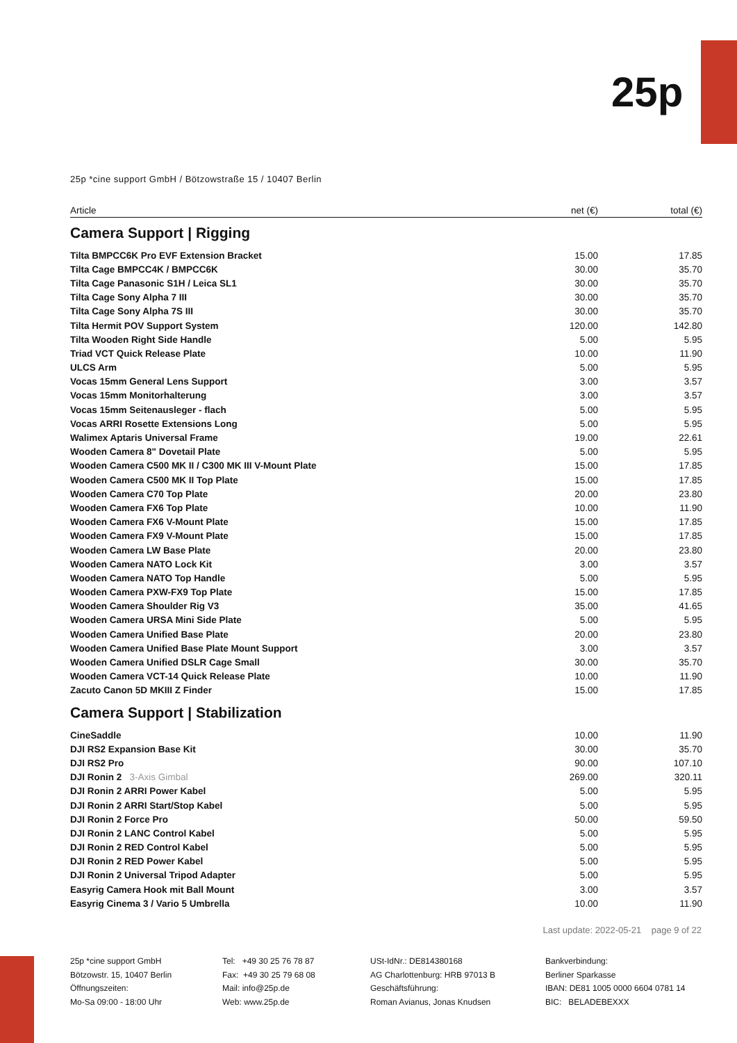25p
25p *cine support GmbH / Bötzowstraße 15 / 10407 Berlin
| Article | net (€) | total (€) |
| --- | --- | --- |
| Camera Support / Rigging | | |
| Tilta BMPCC6K Pro EVF Extension Bracket | 15.00 | 17.85 |
| Tilta Cage BMPCC4K / BMPCC6K | 30.00 | 35.70 |
| Tilta Cage Panasonic S1H / Leica SL1 | 30.00 | 35.70 |
| Tilta Cage Sony Alpha 7 III | 30.00 | 35.70 |
| Tilta Cage Sony Alpha 7S III | 30.00 | 35.70 |
| Tilta Hermit POV Support System | 120.00 | 142.80 |
| Tilta Wooden Right Side Handle | 5.00 | 5.95 |
| Triad VCT Quick Release Plate | 10.00 | 11.90 |
| ULCS Arm | 5.00 | 5.95 |
| Vocas 15mm General Lens Support | 3.00 | 3.57 |
| Vocas 15mm Monitorhalterung | 3.00 | 3.57 |
| Vocas 15mm Seitenausleger - flach | 5.00 | 5.95 |
| Vocas ARRI Rosette Extensions Long | 5.00 | 5.95 |
| Walimex Aptaris Universal Frame | 19.00 | 22.61 |
| Wooden Camera 8" Dovetail Plate | 5.00 | 5.95 |
| Wooden Camera C500 MK II / C300 MK III V-Mount Plate | 15.00 | 17.85 |
| Wooden Camera C500 MK II Top Plate | 15.00 | 17.85 |
| Wooden Camera C70 Top Plate | 20.00 | 23.80 |
| Wooden Camera FX6 Top Plate | 10.00 | 11.90 |
| Wooden Camera FX6 V-Mount Plate | 15.00 | 17.85 |
| Wooden Camera FX9 V-Mount Plate | 15.00 | 17.85 |
| Wooden Camera LW Base Plate | 20.00 | 23.80 |
| Wooden Camera NATO Lock Kit | 3.00 | 3.57 |
| Wooden Camera NATO Top Handle | 5.00 | 5.95 |
| Wooden Camera PXW-FX9 Top Plate | 15.00 | 17.85 |
| Wooden Camera Shoulder Rig V3 | 35.00 | 41.65 |
| Wooden Camera URSA Mini Side Plate | 5.00 | 5.95 |
| Wooden Camera Unified Base Plate | 20.00 | 23.80 |
| Wooden Camera Unified Base Plate Mount Support | 3.00 | 3.57 |
| Wooden Camera Unified DSLR Cage Small | 30.00 | 35.70 |
| Wooden Camera VCT-14 Quick Release Plate | 10.00 | 11.90 |
| Zacuto Canon 5D MKIII Z Finder | 15.00 | 17.85 |
| Camera Support / Stabilization | | |
| CineSaddle | 10.00 | 11.90 |
| DJI RS2 Expansion Base Kit | 30.00 | 35.70 |
| DJI RS2 Pro | 90.00 | 107.10 |
| DJI Ronin 2 3-Axis Gimbal | 269.00 | 320.11 |
| DJI Ronin 2 ARRI Power Kabel | 5.00 | 5.95 |
| DJI Ronin 2 ARRI Start/Stop Kabel | 5.00 | 5.95 |
| DJI Ronin 2 Force Pro | 50.00 | 59.50 |
| DJI Ronin 2 LANC Control Kabel | 5.00 | 5.95 |
| DJI Ronin 2 RED Control Kabel | 5.00 | 5.95 |
| DJI Ronin 2 RED Power Kabel | 5.00 | 5.95 |
| DJI Ronin 2 Universal Tripod Adapter | 5.00 | 5.95 |
| Easyrig Camera Hook mit Ball Mount | 3.00 | 3.57 |
| Easyrig Cinema 3 / Vario 5 Umbrella | 10.00 | 11.90 |
Last update: 2022-05-21 page 9 of 22
25p *cine support GmbH
Bötzowstr. 15, 10407 Berlin
Öffnungszeiten:
Mo-Sa 09:00 - 18:00 Uhr
Tel: +49 30 25 76 78 87
Fax: +49 30 25 79 68 08
Mail: info@25p.de
Web: www.25p.de
USt-IdNr.: DE814380168
AG Charlottenburg: HRB 97013 B
Geschäftsführung:
Roman Avianus, Jonas Knudsen
Bankverbindung:
Berliner Sparkasse
IBAN: DE81 1005 0000 6604 0781 14
BIC: BELADEBEXXX